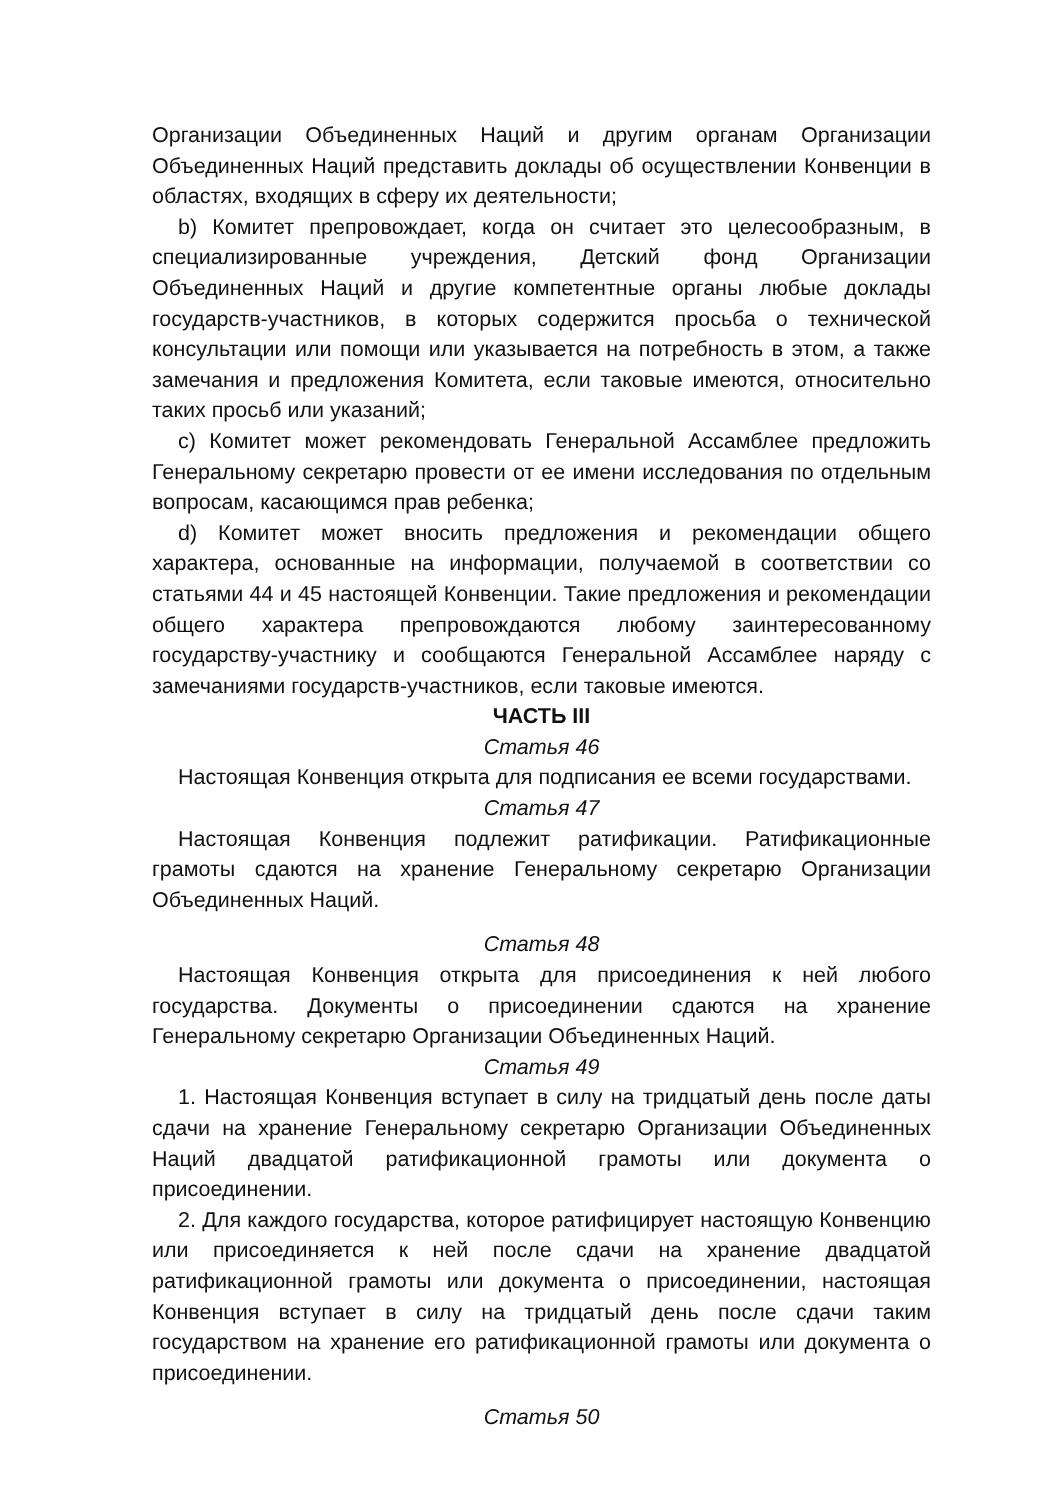Организации Объединенных Наций и другим органам Организации Объединенных Наций представить доклады об осуществлении Конвенции в областях, входящих в сферу их деятельности;
b) Комитет препровождает, когда он считает это целесообразным, в специализированные учреждения, Детский фонд Организации Объединенных Наций и другие компетентные органы любые доклады государств-участников, в которых содержится просьба о технической консультации или помощи или указывается на потребность в этом, а также замечания и предложения Комитета, если таковые имеются, относительно таких просьб или указаний;
c) Комитет может рекомендовать Генеральной Ассамблее предложить Генеральному секретарю провести от ее имени исследования по отдельным вопросам, касающимся прав ребенка;
d) Комитет может вносить предложения и рекомендации общего характера, основанные на информации, получаемой в соответствии со статьями 44 и 45 настоящей Конвенции. Такие предложения и рекомендации общего характера препровождаются любому заинтересованному государству-участнику и сообщаются Генеральной Ассамблее наряду с замечаниями государств-участников, если таковые имеются.
ЧАСТЬ III
Статья 46
Настоящая Конвенция открыта для подписания ее всеми государствами.
Статья 47
Настоящая Конвенция подлежит ратификации. Ратификационные грамоты сдаются на хранение Генеральному секретарю Организации Объединенных Наций.
Статья 48
Настоящая Конвенция открыта для присоединения к ней любого государства. Документы о присоединении сдаются на хранение Генеральному секретарю Организации Объединенных Наций.
Статья 49
1. Настоящая Конвенция вступает в силу на тридцатый день после даты сдачи на хранение Генеральному секретарю Организации Объединенных Наций двадцатой ратификационной грамоты или документа о присоединении.
2. Для каждого государства, которое ратифицирует настоящую Конвенцию или присоединяется к ней после сдачи на хранение двадцатой ратификационной грамоты или документа о присоединении, настоящая Конвенция вступает в силу на тридцатый день после сдачи таким государством на хранение его ратификационной грамоты или документа о присоединении.
Статья 50